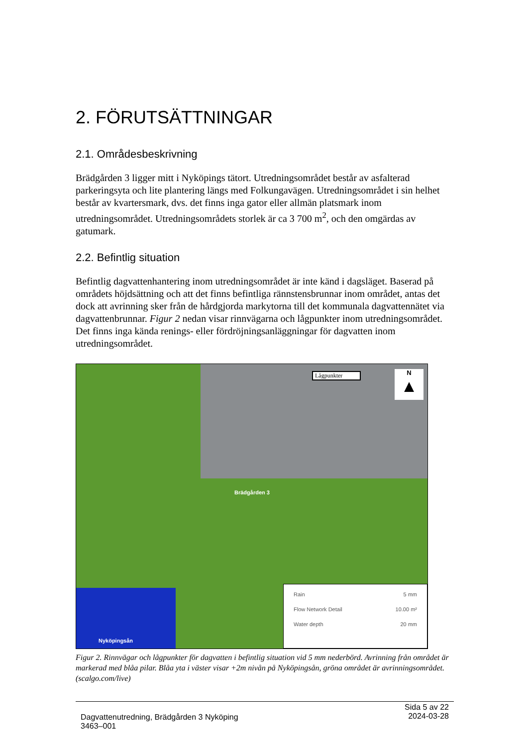2. FÖRUTSÄTTNINGAR
2.1. Områdesbeskrivning
Brädgården 3 ligger mitt i Nyköpings tätort. Utredningsområdet består av asfalterad parkeringsyta och lite plantering längs med Folkungavägen. Utredningsområdet i sin helhet består av kvartersmark, dvs. det finns inga gator eller allmän platsmark inom utredningsområdet. Utredningsområdets storlek är ca 3 700 m<sup>2</sup>, och den omgärdas av gatumark.
2.2. Befintlig situation
Befintlig dagvattenhantering inom utredningsområdet är inte känd i dagsläget. Baserad på områdets höjdsättning och att det finns befintliga rännstensbrunnar inom området, antas det dock att avrinning sker från de hårdgjorda markytorna till det kommunala dagvattennätet via dagvattenbrunnar. Figur 2 nedan visar rinnvägarna och lågpunkter inom utredningsområdet. Det finns inga kända renings- eller fördröjningsanläggningar för dagvatten inom utredningsområdet.
Lågpunkter
N
▲
Brädgården 3
Nyköpingsån
Rain 5 mm
Flow Network Detail 10.00 m²
Water depth 20 mm
Figur 2. Rinnvägar och lågpunkter för dagvatten i befintlig situation vid 5 mm nederbörd. Avrinning från området är markerad med blåa pilar. Blåa yta i väster visar +2m nivån på Nyköpingsån, gröna området är avrinningsområdet. (scalgo.com/live)
Dagvattenutredning, Brädgården 3 Nyköping
3463–001
Sida 5 av 22
2024-03-28